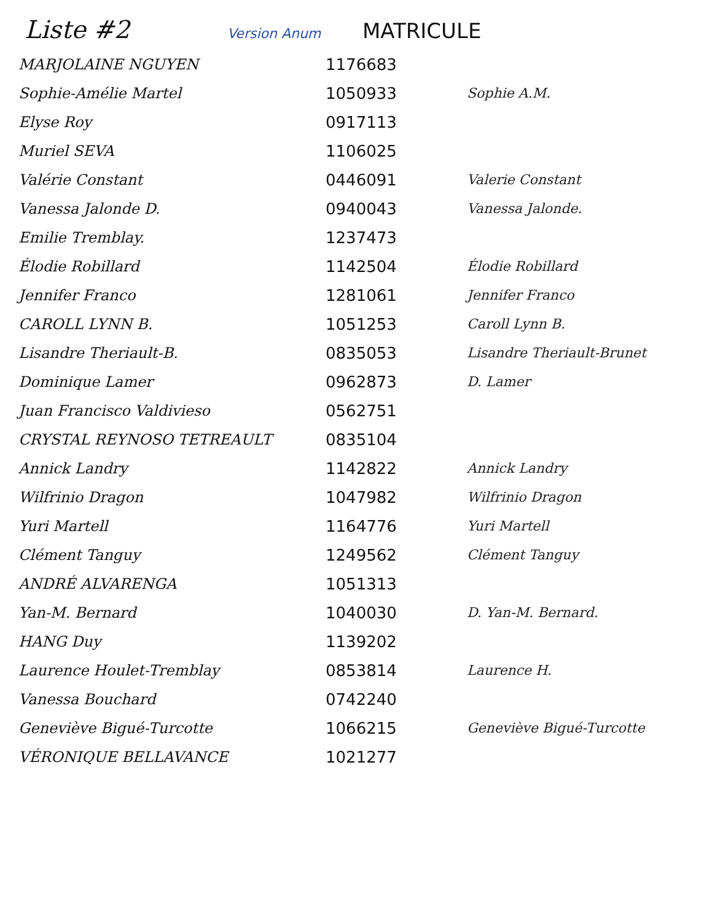Liste #2 Version Anum MATRICULE
| MARJOLAINE NGUYEN | 1176683 | |
| Sophie-Amélie Martel | 1050933 | Sophie A.M. |
| Elyse Roy | 0917113 | |
| Muriel SEVA | 1106025 | |
| Valérie Constant | 0446091 | Valerie Constant |
| Vanessa Jalonde D. | 0940043 | Vanessa Jalonde. |
| Emilie Tremblay. | 1237473 | |
| Élodie Robillard | 1142504 | Élodie Robillard |
| Jennifer Franco | 1281061 | Jennifer Franco |
| CAROLL LYNN B. | 1051253 | Caroll Lynn B. |
| Lisandre Theriault-B. | 0835053 | Lisandre Theriault-Brunet |
| Dominique Lamer | 0962873 | D. Lamer |
| Juan Francisco Valdivieso | 0562751 | |
| CRYSTAL REYNOSO TETREAULT | 0835104 | |
| Annick Landry | 1142822 | Annick Landry |
| Wilfrinio Dragon | 1047982 | Wilfrinio Dragon |
| Yuri Martell | 1164776 | Yuri Martell |
| Clément Tanguy | 1249562 | Clément Tanguy |
| ANDRÉ ALVARENGA | 1051313 | |
| Yan-M. Bernard | 1040030 | D. Yan-M. Bernard. |
| HANG Duy | 1139202 | |
| Laurence Houlet-Tremblay | 0853814 | Laurence H. |
| Vanessa Bouchard | 0742240 | |
| Geneviève Bigué-Turcotte | 1066215 | Geneviève Bigué-Turcotte |
| VÉRONIQUE BELLAVANCE | 1021277 | |